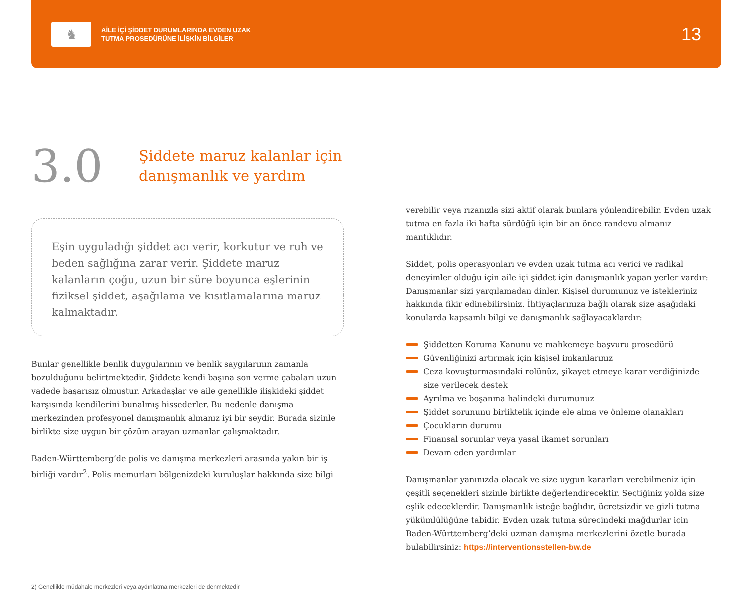♞
AİLE İÇİ ŞİDDET DURUMLARINDA EVDEN UZAK
TUTMA PROSEDÜRÜNE İLİŞKİN BİLGİLER
13
3.0
Şiddete maruz kalanlar için
danışmanlık ve yardım
Eşin uyguladığı şiddet acı verir, korkutur ve ruh ve beden sağlığına zarar verir. Şiddete maruz kalanların çoğu, uzun bir süre boyunca eşlerinin fiziksel şiddet, aşağılama ve kısıtlamalarına maruz kalmaktadır.
Bunlar genellikle benlik duygularının ve benlik saygılarının zamanla bozulduğunu belirtmektedir. Şiddete kendi başına son verme çabaları uzun vadede başarısız olmuştur. Arkadaşlar ve aile genellikle ilişkideki şiddet karşısında kendilerini bunalmış hissederler. Bu nedenle danışma merkezinden profesyonel danışmanlık almanız iyi bir şeydir. Burada sizinle birlikte size uygun bir çözüm arayan uzmanlar çalışmaktadır.
Baden-Württemberg’de polis ve danışma merkezleri arasında yakın bir iş birliği vardır<sup>2</sup>. Polis memurları bölgenizdeki kuruluşlar hakkında size bilgi
verebilir veya rızanızla sizi aktif olarak bunlara yönlendirebilir. Evden uzak tutma en fazla iki hafta sürdüğü için bir an önce randevu almanız mantıklıdır.
Şiddet, polis operasyonları ve evden uzak tutma acı verici ve radikal deneyimler olduğu için aile içi şiddet için danışmanlık yapan yerler vardır: Danışmanlar sizi yargılamadan dinler. Kişisel durumunuz ve istekleriniz hakkında fikir edinebilirsiniz. İhtiyaçlarınıza bağlı olarak size aşağıdaki konularda kapsamlı bilgi ve danışmanlık sağlayacaklardır:
Şiddetten Koruma Kanunu ve mahkemeye başvuru prosedürü
Güvenliğinizi artırmak için kişisel imkanlarınız
Ceza kovuşturmasındaki rolünüz, şikayet etmeye karar verdiğinizde size verilecek destek
Ayrılma ve boşanma halindeki durumunuz
Şiddet sorununu birliktelik içinde ele alma ve önleme olanakları
Çocukların durumu
Finansal sorunlar veya yasal ikamet sorunları
Devam eden yardımlar
Danışmanlar yanınızda olacak ve size uygun kararları verebilmeniz için çeşitli seçenekleri sizinle birlikte değerlendirecektir. Seçtiğiniz yolda size eşlik edeceklerdir. Danışmanlık isteğe bağlıdır, ücretsizdir ve gizli tutma yükümlülüğüne tabidir. Evden uzak tutma sürecindeki mağdurlar için Baden-Württemberg’deki uzman danışma merkezlerini özetle burada bulabilirsiniz: https://interventionsstellen-bw.de
2) Genellikle müdahale merkezleri veya aydınlatma merkezleri de denmektedir